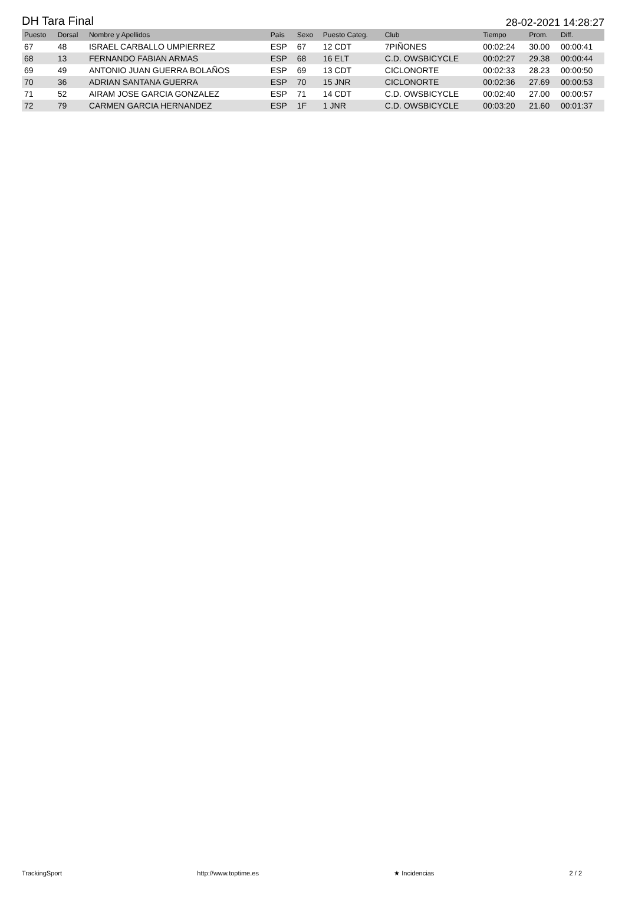DH Tara Final 28-02-2021 14:28:27
| Puesto | Dorsal | Nombre y Apellidos | País | Sexo | Puesto Categ. | Club | Tiempo | Prom. | Diff. |
| --- | --- | --- | --- | --- | --- | --- | --- | --- | --- |
| 67 | 48 | ISRAEL CARBALLO UMPIERREZ | ESP | 67 | 12 CDT | 7PIÑONES | 00:02:24 | 30.00 | 00:00:41 |
| 68 | 13 | FERNANDO FABIAN ARMAS | ESP | 68 | 16 ELT | C.D. OWSBICYCLE | 00:02:27 | 29.38 | 00:00:44 |
| 69 | 49 | ANTONIO JUAN GUERRA BOLAÑOS | ESP | 69 | 13 CDT | CICLONORTE | 00:02:33 | 28.23 | 00:00:50 |
| 70 | 36 | ADRIAN SANTANA GUERRA | ESP | 70 | 15 JNR | CICLONORTE | 00:02:36 | 27.69 | 00:00:53 |
| 71 | 52 | AIRAM JOSE GARCIA GONZALEZ | ESP | 71 | 14 CDT | C.D. OWSBICYCLE | 00:02:40 | 27.00 | 00:00:57 |
| 72 | 79 | CARMEN GARCIA HERNANDEZ | ESP | 1F | 1 JNR | C.D. OWSBICYCLE | 00:03:20 | 21.60 | 00:01:37 |
TrackingSport http://www.toptime.es ★ Incidencias 2 / 2